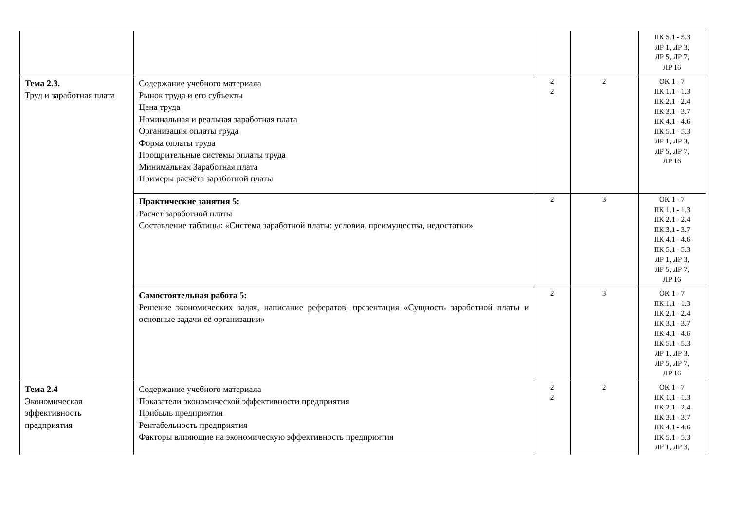| | | | | ПК 5.1 - 5.3 ЛР 1, ЛР 3, ЛР 5, ЛР 7, ЛР 16 |
| Тема 2.3. Труд и заработная плата | Содержание учебного материала Рынок труда и его субъекты Цена труда Номинальная и реальная заработная плата Организация оплаты труда Форма оплаты труда Поощрительные системы оплаты труда Минимальная Заработная плата Примеры расчёта заработной платы | 2 2 | 2 | ОК 1 - 7 ПК 1.1 - 1.3 ПК 2.1 - 2.4 ПК 3.1 - 3.7 ПК 4.1 - 4.6 ПК 5.1 - 5.3 ЛР 1, ЛР 3, ЛР 5, ЛР 7, ЛР 16 |
| | Практические занятия 5: Расчет заработной платы Составление таблицы: «Система заработной платы: условия, преимущества, недостатки» | 2 | 3 | ОК 1 - 7 ПК 1.1 - 1.3 ПК 2.1 - 2.4 ПК 3.1 - 3.7 ПК 4.1 - 4.6 ПК 5.1 - 5.3 ЛР 1, ЛР 3, ЛР 5, ЛР 7, ЛР 16 |
| | Самостоятельная работа 5: Решение экономических задач, написание рефератов, презентация «Сущность заработной платы и основные задачи её организации» | 2 | 3 | ОК 1 - 7 ПК 1.1 - 1.3 ПК 2.1 - 2.4 ПК 3.1 - 3.7 ПК 4.1 - 4.6 ПК 5.1 - 5.3 ЛР 1, ЛР 3, ЛР 5, ЛР 7, ЛР 16 |
| Тема 2.4 Экономическая эффективность предприятия | Содержание учебного материала Показатели экономической эффективности предприятия Прибыль предприятия Рентабельность предприятия Факторы влияющие на экономическую эффективность предприятия | 2 2 | 2 | ОК 1 - 7 ПК 1.1 - 1.3 ПК 2.1 - 2.4 ПК 3.1 - 3.7 ПК 4.1 - 4.6 ПК 5.1 - 5.3 ЛР 1, ЛР 3, |